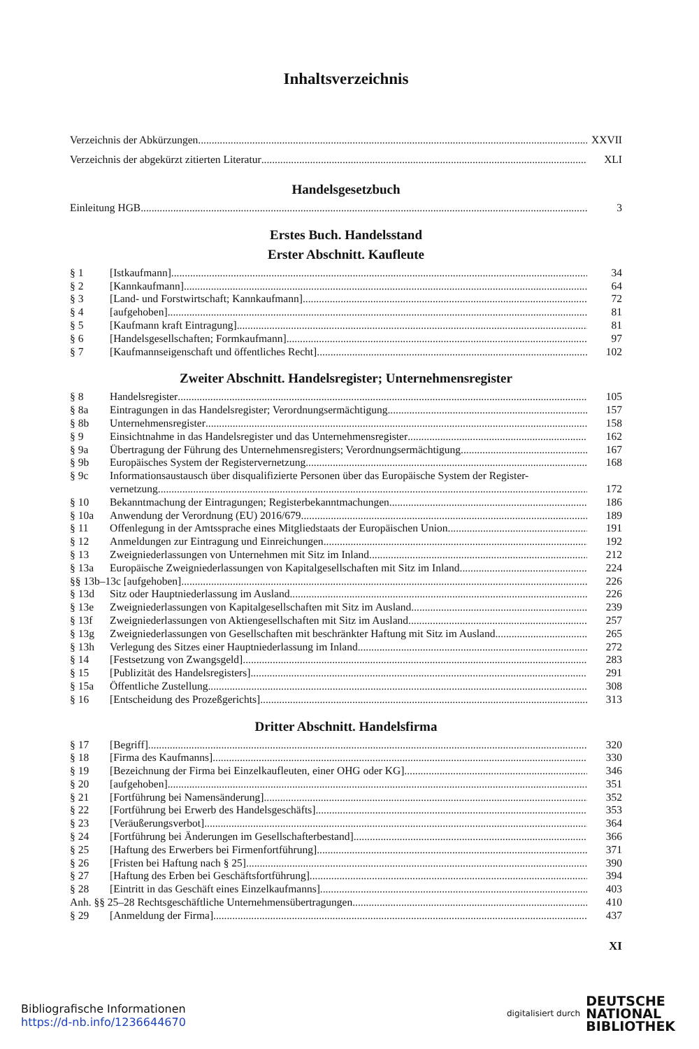Inhaltsverzeichnis
Verzeichnis der Abkürzungen XXVII
Verzeichnis der abgekürzt zitierten Literatur XLI
Handelsgesetzbuch
Einleitung HGB 3
Erstes Buch. Handelsstand
Erster Abschnitt. Kaufleute
§ 1 [Istkaufmann] 34
§ 2 [Kannkaufmann] 64
§ 3 [Land- und Forstwirtschaft; Kannkaufmann] 72
§ 4 [aufgehoben] 81
§ 5 [Kaufmann kraft Eintragung] 81
§ 6 [Handelsgesellschaften; Formkaufmann] 97
§ 7 [Kaufmannseigenschaft und öffentliches Recht] 102
Zweiter Abschnitt. Handelsregister; Unternehmensregister
§ 8 Handelsregister 105
§ 8a Eintragungen in das Handelsregister; Verordnungsermächtigung 157
§ 8b Unternehmensregister 158
§ 9 Einsichtnahme in das Handelsregister und das Unternehmensregister 162
§ 9a Übertragung der Führung des Unternehmensregisters; Verordnungsermächtigung 167
§ 9b Europäisches System der Registervernetzung 168
§ 9c Informationsaustausch über disqualifizierte Personen über das Europäische System der Register-
vernetzung 172
§ 10 Bekanntmachung der Eintragungen; Registerbekanntmachungen 186
§ 10a Anwendung der Verordnung (EU) 2016/679 189
§ 11 Offenlegung in der Amtssprache eines Mitgliedstaats der Europäischen Union 191
§ 12 Anmeldungen zur Eintragung und Einreichungen 192
§ 13 Zweigniederlassungen von Unternehmen mit Sitz im Inland 212
§ 13a Europäische Zweigniederlassungen von Kapitalgesellschaften mit Sitz im Inland 224
§§ 13b–13c [aufgehoben] 226
§ 13d Sitz oder Hauptniederlassung im Ausland 226
§ 13e Zweigniederlassungen von Kapitalgesellschaften mit Sitz im Ausland 239
§ 13f Zweigniederlassungen von Aktiengesellschaften mit Sitz im Ausland 257
§ 13g Zweigniederlassungen von Gesellschaften mit beschränkter Haftung mit Sitz im Ausland 265
§ 13h Verlegung des Sitzes einer Hauptniederlassung im Inland 272
§ 14 [Festsetzung von Zwangsgeld] 283
§ 15 [Publizität des Handelsregisters] 291
§ 15a Öffentliche Zustellung 308
§ 16 [Entscheidung des Prozeßgerichts] 313
Dritter Abschnitt. Handelsfirma
§ 17 [Begriff] 320
§ 18 [Firma des Kaufmanns] 330
§ 19 [Bezeichnung der Firma bei Einzelkaufleuten, einer OHG oder KG] 346
§ 20 [aufgehoben] 351
§ 21 [Fortführung bei Namensänderung] 352
§ 22 [Fortführung bei Erwerb des Handelsgeschäfts] 353
§ 23 [Veräußerungsverbot] 364
§ 24 [Fortführung bei Änderungen im Gesellschafterbestand] 366
§ 25 [Haftung des Erwerbers bei Firmenfortführung] 371
§ 26 [Fristen bei Haftung nach § 25] 390
§ 27 [Haftung des Erben bei Geschäftsfortführung] 394
§ 28 [Eintritt in das Geschäft eines Einzelkaufmanns] 403
Anh. §§ 25–28 Rechtsgeschäftliche Unternehmensübertragungen 410
§ 29 [Anmeldung der Firma] 437
XI
Bibliografische Informationen
https://d-nb.info/1236644670
digitalisiert durch DEUTSCHE
NATIONAL
BIBLIOTHEK